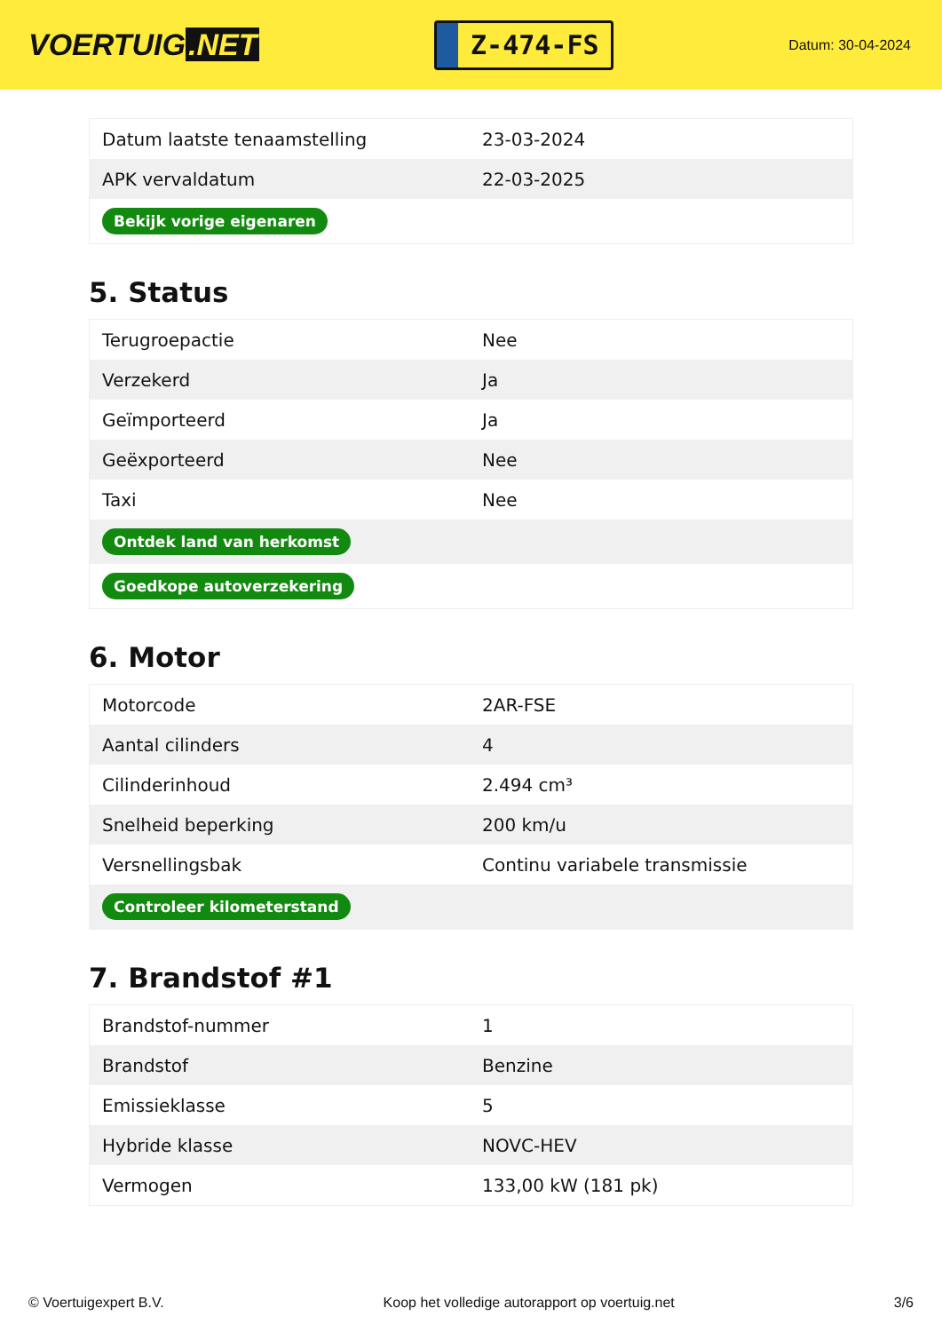VOERTUIG.NET
Z-474-FS
Datum: 30-04-2024
| Datum laatste tenaamstelling | 23-03-2024 |
| APK vervaldatum | 22-03-2025 |
| Bekijk vorige eigenaren | |
5. Status
| Terugroepactie | Nee |
| Verzekerd | Ja |
| Geïmporteerd | Ja |
| Geëxporteerd | Nee |
| Taxi | Nee |
| Ontdek land van herkomst | |
| Goedkope autoverzekering | |
6. Motor
| Motorcode | 2AR-FSE |
| Aantal cilinders | 4 |
| Cilinderinhoud | 2.494 cm³ |
| Snelheid beperking | 200 km/u |
| Versnellingsbak | Continu variabele transmissie |
| Controleer kilometerstand | |
7. Brandstof #1
| Brandstof-nummer | 1 |
| Brandstof | Benzine |
| Emissieklasse | 5 |
| Hybride klasse | NOVC-HEV |
| Vermogen | 133,00 kW (181 pk) |
© Voertuigexpert B.V. Koop het volledige autorapport op voertuig.net 3/6